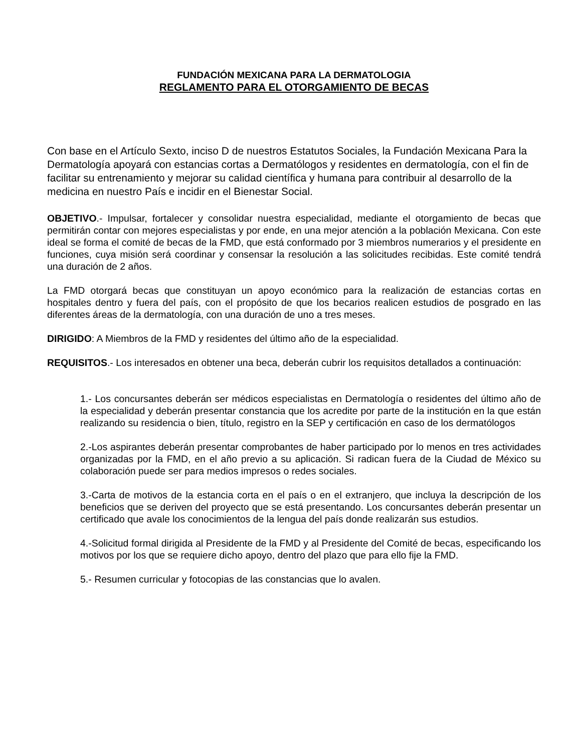FUNDACIÓN MEXICANA PARA LA DERMATOLOGIA
REGLAMENTO PARA EL OTORGAMIENTO DE BECAS
Con base en el Artículo Sexto, inciso D de nuestros Estatutos Sociales, la Fundación Mexicana Para la Dermatología apoyará con estancias cortas a Dermatólogos y residentes en dermatología, con el fin de facilitar su entrenamiento y mejorar su calidad científica y humana para contribuir al desarrollo de la medicina en nuestro País e incidir en el Bienestar Social.
OBJETIVO.- Impulsar, fortalecer y consolidar nuestra especialidad, mediante el otorgamiento de becas que permitirán contar con mejores especialistas y por ende, en una mejor atención a la población Mexicana. Con este ideal se forma el comité de becas de la FMD, que está conformado por 3 miembros numerarios y el presidente en funciones, cuya misión será coordinar y consensar la resolución a las solicitudes recibidas. Este comité tendrá una duración de 2 años.
La FMD otorgará becas que constituyan un apoyo económico para la realización de estancias cortas en hospitales dentro y fuera del país, con el propósito de que los becarios realicen estudios de posgrado en las diferentes áreas de la dermatología, con una duración de uno a tres meses.
DIRIGIDO: A Miembros de la FMD y residentes del último año de la especialidad.
REQUISITOS.- Los interesados en obtener una beca, deberán cubrir los requisitos detallados a continuación:
1.- Los concursantes deberán ser médicos especialistas en Dermatología o residentes del último año de la especialidad y deberán presentar constancia que los acredite por parte de la institución en la que están realizando su residencia o bien, título, registro en la SEP y certificación en caso de los dermatólogos
2.-Los aspirantes deberán presentar comprobantes de haber participado por lo menos en tres actividades organizadas por la FMD, en el año previo a su aplicación. Si radican fuera de la Ciudad de México su colaboración puede ser para medios impresos o redes sociales.
3.-Carta de motivos de la estancia corta en el país o en el extranjero, que incluya la descripción de los beneficios que se deriven del proyecto que se está presentando. Los concursantes deberán presentar un certificado que avale los conocimientos de la lengua del país donde realizarán sus estudios.
4.-Solicitud formal dirigida al Presidente de la FMD y al Presidente del Comité de becas, especificando los motivos por los que se requiere dicho apoyo, dentro del plazo que para ello fije la FMD.
5.- Resumen curricular y fotocopias de las constancias que lo avalen.